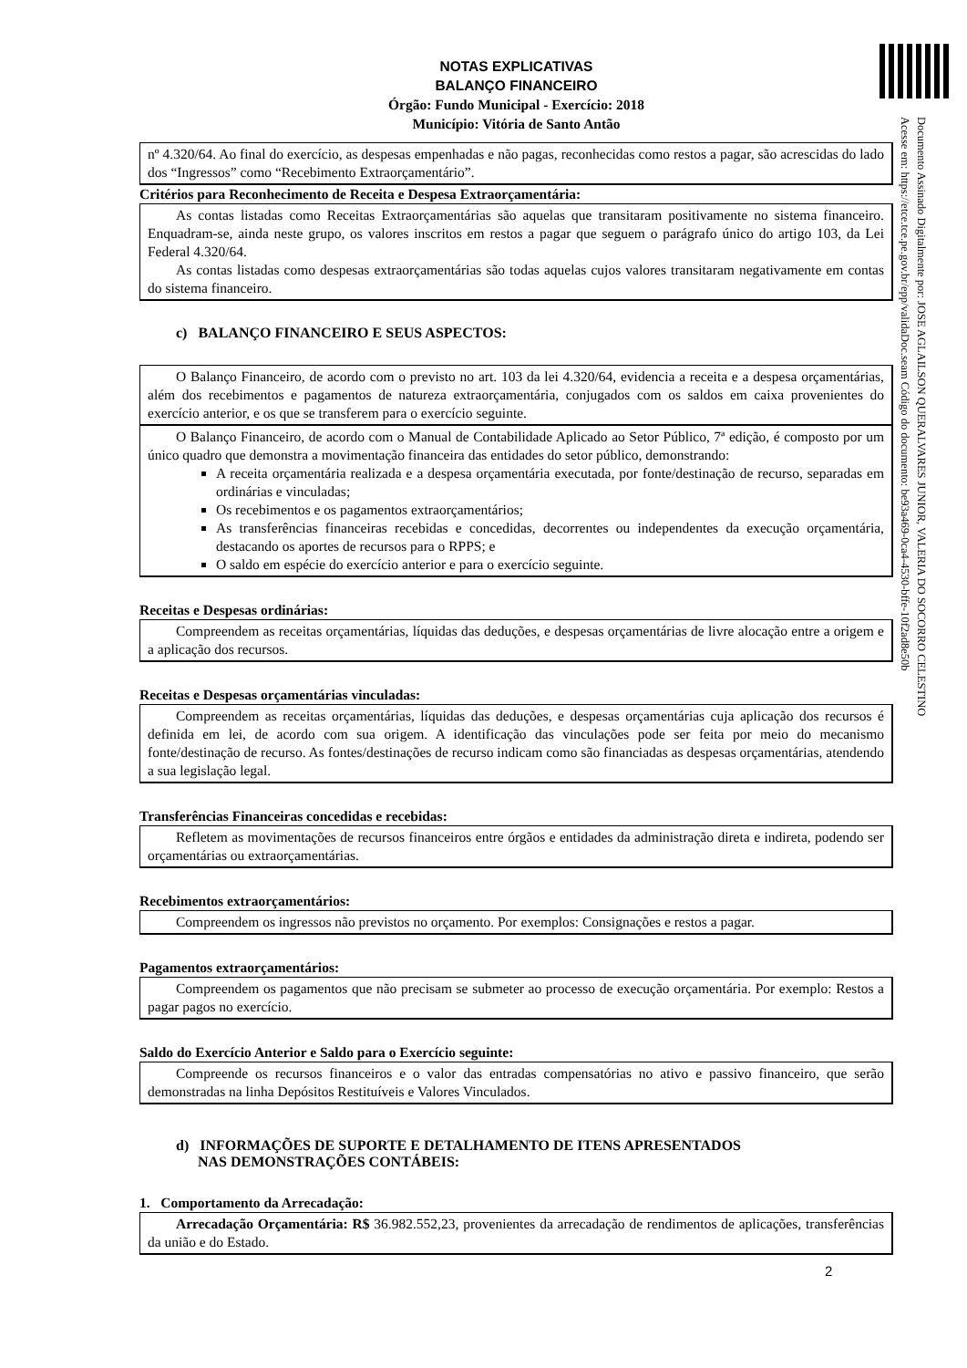Documento Assinado Digitalmente por: JOSE AGLAILSON QUERALVARES JUNIOR, VALERIA DO SOCORRO CELESTINO
Acesse em: https://etce.tce.pe.gov.br/epp/validaDoc.seam Código do documento: be93a469-0ca4-4530-bffe-10f2ad8e50b
NOTAS EXPLICATIVAS
BALANÇO FINANCEIRO
Órgão: Fundo Municipal - Exercício: 2018
Município: Vitória de Santo Antão
nº 4.320/64. Ao final do exercício, as despesas empenhadas e não pagas, reconhecidas como restos a pagar, são acrescidas do lado dos “Ingressos” como “Recebimento Extraorçamentário”.
Critérios para Reconhecimento de Receita e Despesa Extraorçamentária:
As contas listadas como Receitas Extraorçamentárias são aquelas que transitaram positivamente no sistema financeiro. Enquadram-se, ainda neste grupo, os valores inscritos em restos a pagar que seguem o parágrafo único do artigo 103, da Lei Federal 4.320/64.
As contas listadas como despesas extraorçamentárias são todas aquelas cujos valores transitaram negativamente em contas do sistema financeiro.
c) BALANÇO FINANCEIRO E SEUS ASPECTOS:
O Balanço Financeiro, de acordo com o previsto no art. 103 da lei 4.320/64, evidencia a receita e a despesa orçamentárias, além dos recebimentos e pagamentos de natureza extraorçamentária, conjugados com os saldos em caixa provenientes do exercício anterior, e os que se transferem para o exercício seguinte.
O Balanço Financeiro, de acordo com o Manual de Contabilidade Aplicado ao Setor Público, 7ª edição, é composto por um único quadro que demonstra a movimentação financeira das entidades do setor público, demonstrando:
A receita orçamentária realizada e a despesa orçamentária executada, por fonte/destinação de recurso, separadas em ordinárias e vinculadas;
Os recebimentos e os pagamentos extraorçamentários;
As transferências financeiras recebidas e concedidas, decorrentes ou independentes da execução orçamentária, destacando os aportes de recursos para o RPPS; e
O saldo em espécie do exercício anterior e para o exercício seguinte.
Receitas e Despesas ordinárias:
Compreendem as receitas orçamentárias, líquidas das deduções, e despesas orçamentárias de livre alocação entre a origem e a aplicação dos recursos.
Receitas e Despesas orçamentárias vinculadas:
Compreendem as receitas orçamentárias, líquidas das deduções, e despesas orçamentárias cuja aplicação dos recursos é definida em lei, de acordo com sua origem. A identificação das vinculações pode ser feita por meio do mecanismo fonte/destinação de recurso. As fontes/destinações de recurso indicam como são financiadas as despesas orçamentárias, atendendo a sua legislação legal.
Transferências Financeiras concedidas e recebidas:
Refletem as movimentações de recursos financeiros entre órgãos e entidades da administração direta e indireta, podendo ser orçamentárias ou extraorçamentárias.
Recebimentos extraorçamentários:
Compreendem os ingressos não previstos no orçamento. Por exemplos: Consignações e restos a pagar.
Pagamentos extraorçamentários:
Compreendem os pagamentos que não precisam se submeter ao processo de execução orçamentária. Por exemplo: Restos a pagar pagos no exercício.
Saldo do Exercício Anterior e Saldo para o Exercício seguinte:
Compreende os recursos financeiros e o valor das entradas compensatórias no ativo e passivo financeiro, que serão demonstradas na linha Depósitos Restituíveis e Valores Vinculados.
d) INFORMAÇÕES DE SUPORTE E DETALHAMENTO DE ITENS APRESENTADOS
NAS DEMONSTRAÇÕES CONTÁBEIS:
1. Comportamento da Arrecadação:
Arrecadação Orçamentária: R$ 36.982.552,23, provenientes da arrecadação de rendimentos de aplicações, transferências da união e do Estado.
2